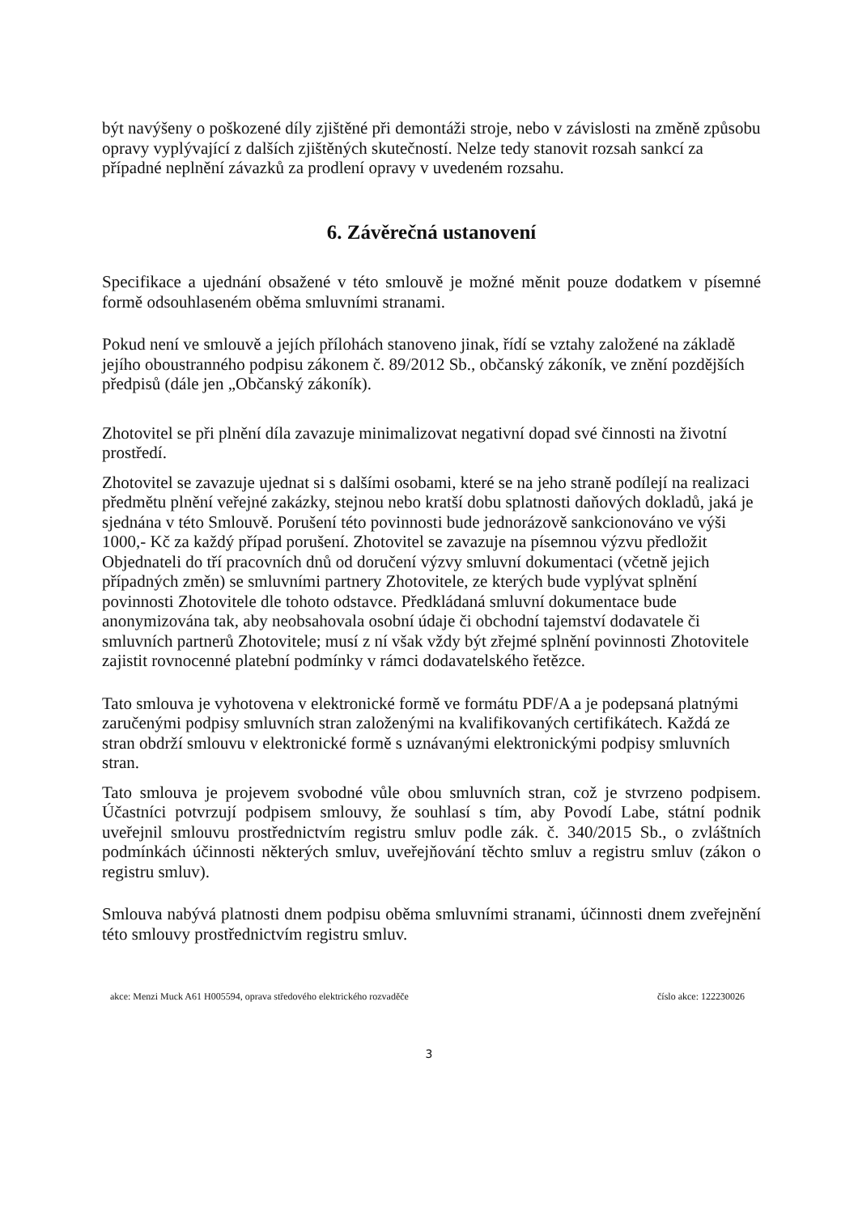být navýšeny o poškozené díly zjištěné při demontáži stroje, nebo v závislosti na změně způsobu opravy vyplývající z dalších zjištěných skutečností. Nelze tedy stanovit rozsah sankcí za případné neplnění závazků za prodlení opravy v uvedeném rozsahu.
6. Závěrečná ustanovení
Specifikace a ujednání obsažené v této smlouvě je možné měnit pouze dodatkem v písemné formě odsouhlaseném oběma smluvními stranami.
Pokud není ve smlouvě a jejích přílohách stanoveno jinak, řídí se vztahy založené na základě jejího oboustranného podpisu zákonem č. 89/2012 Sb., občanský zákoník, ve znění pozdějších předpisů (dále jen „Občanský zákoník).
Zhotovitel se při plnění díla zavazuje minimalizovat negativní dopad své činnosti na životní prostředí.
Zhotovitel se zavazuje ujednat si s dalšími osobami, které se na jeho straně podílejí na realizaci předmětu plnění veřejné zakázky, stejnou nebo kratší dobu splatnosti daňových dokladů, jaká je sjednána v této Smlouvě. Porušení této povinnosti bude jednorázově sankcionováno ve výši 1000,- Kč za každý případ porušení. Zhotovitel se zavazuje na písemnou výzvu předložit Objednateli do tří pracovních dnů od doručení výzvy smluvní dokumentaci (včetně jejich případných změn) se smluvními partnery Zhotovitele, ze kterých bude vyplývat splnění povinnosti Zhotovitele dle tohoto odstavce. Předkládaná smluvní dokumentace bude anonymizována tak, aby neobsahovala osobní údaje či obchodní tajemství dodavatele či smluvních partnerů Zhotovitele; musí z ní však vždy být zřejmé splnění povinnosti Zhotovitele zajistit rovnocenné platební podmínky v rámci dodavatelského řetězce.
Tato smlouva je vyhotovena v elektronické formě ve formátu PDF/A a je podepsaná platnými zaručenými podpisy smluvních stran založenými na kvalifikovaných certifikátech. Každá ze stran obdrží smlouvu v elektronické formě s uznávanými elektronickými podpisy smluvních stran.
Tato smlouva je projevem svobodné vůle obou smluvních stran, což je stvrzeno podpisem. Účastníci potvrzují podpisem smlouvy, že souhlasí s tím, aby Povodí Labe, státní podnik uveřejnil smlouvu prostřednictvím registru smluv podle zák. č. 340/2015 Sb., o zvláštních podmínkách účinnosti některých smluv, uveřejňování těchto smluv a registru smluv (zákon o registru smluv).
Smlouva nabývá platnosti dnem podpisu oběma smluvními stranami, účinnosti dnem zveřejnění této smlouvy prostřednictvím registru smluv.
akce: Menzi Muck A61 H005594, oprava středového elektrického rozvaděče
číslo akce: 122230026
3